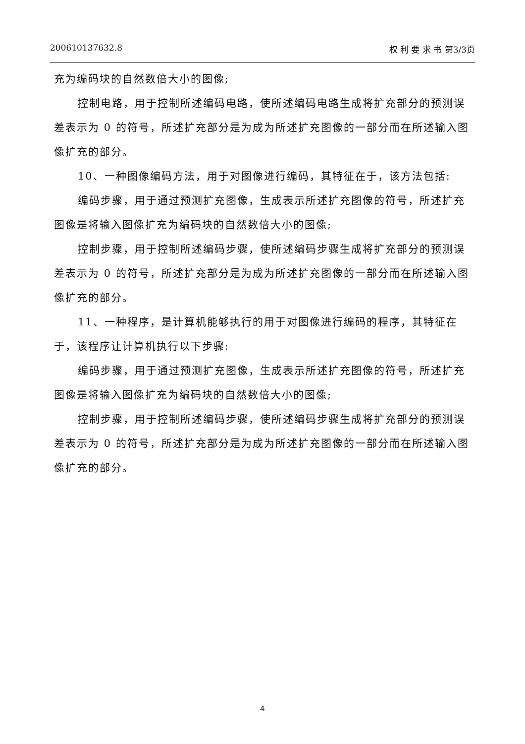200610137632.8 权 利 要 求 书 第3/3页
充为编码块的自然数倍大小的图像;
控制电路，用于控制所述编码电路，使所述编码电路生成将扩充部分的预测误差表示为 0 的符号，所述扩充部分是为成为所述扩充图像的一部分而在所述输入图像扩充的部分。
10、一种图像编码方法，用于对图像进行编码，其特征在于，该方法包括:
编码步骤，用于通过预测扩充图像，生成表示所述扩充图像的符号，所述扩充图像是将输入图像扩充为编码块的自然数倍大小的图像;
控制步骤，用于控制所述编码步骤，使所述编码步骤生成将扩充部分的预测误差表示为 0 的符号，所述扩充部分是为成为所述扩充图像的一部分而在所述输入图像扩充的部分。
11、一种程序，是计算机能够执行的用于对图像进行编码的程序，其特征在于，该程序让计算机执行以下步骤:
编码步骤，用于通过预测扩充图像，生成表示所述扩充图像的符号，所述扩充图像是将输入图像扩充为编码块的自然数倍大小的图像;
控制步骤，用于控制所述编码步骤，使所述编码步骤生成将扩充部分的预测误差表示为 0 的符号，所述扩充部分是为成为所述扩充图像的一部分而在所述输入图像扩充的部分。
4